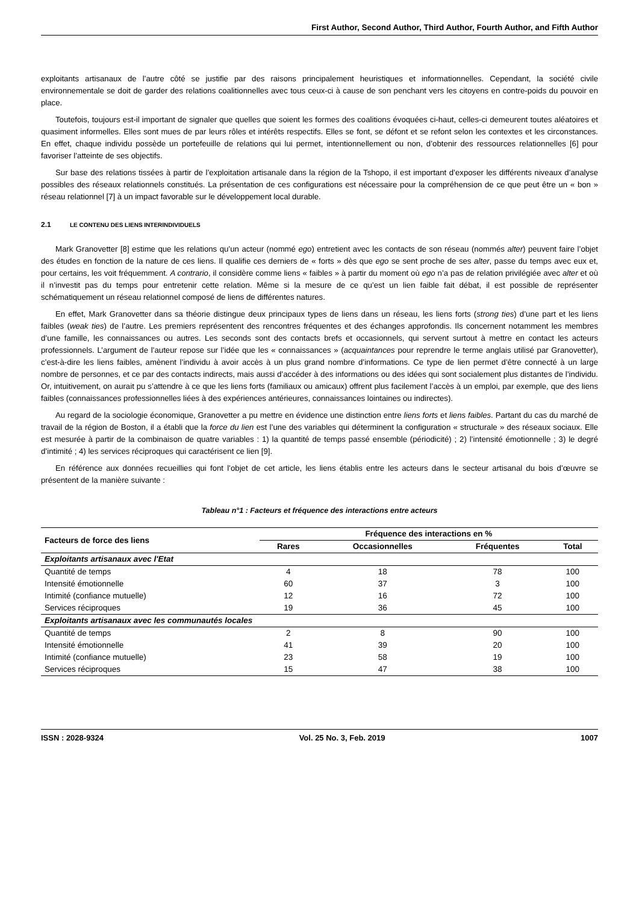First Author, Second Author, Third Author, Fourth Author, and Fifth Author
exploitants artisanaux de l’autre côté se justifie par des raisons principalement heuristiques et informationnelles. Cependant, la société civile environnementale se doit de garder des relations coalitionnelles avec tous ceux-ci à cause de son penchant vers les citoyens en contre-poids du pouvoir en place.
Toutefois, toujours est-il important de signaler que quelles que soient les formes des coalitions évoquées ci-haut, celles-ci demeurent toutes aléatoires et quasiment informelles. Elles sont mues de par leurs rôles et intérêts respectifs. Elles se font, se défont et se refont selon les contextes et les circonstances. En effet, chaque individu possède un portefeuille de relations qui lui permet, intentionnellement ou non, d’obtenir des ressources relationnelles [6] pour favoriser l’atteinte de ses objectifs.
Sur base des relations tissées à partir de l’exploitation artisanale dans la région de la Tshopo, il est important d’exposer les différents niveaux d’analyse possibles des réseaux relationnels constitués. La présentation de ces configurations est nécessaire pour la compréhension de ce que peut être un « bon » réseau relationnel [7] à un impact favorable sur le développement local durable.
2.1 LE CONTENU DES LIENS INTERINDIVIDUELS
Mark Granovetter [8] estime que les relations qu’un acteur (nommé ego) entretient avec les contacts de son réseau (nommés alter) peuvent faire l’objet des études en fonction de la nature de ces liens. Il qualifie ces derniers de « forts » dès que ego se sent proche de ses alter, passe du temps avec eux et, pour certains, les voit fréquemment. A contrario, il considère comme liens « faibles » à partir du moment où ego n’a pas de relation privilégiée avec alter et où il n’investit pas du temps pour entretenir cette relation. Même si la mesure de ce qu’est un lien faible fait débat, il est possible de représenter schématiquement un réseau relationnel composé de liens de différentes natures.
En effet, Mark Granovetter dans sa théorie distingue deux principaux types de liens dans un réseau, les liens forts (strong ties) d’une part et les liens faibles (weak ties) de l’autre. Les premiers représentent des rencontres fréquentes et des échanges approfondis. Ils concernent notamment les membres d’une famille, les connaissances ou autres. Les seconds sont des contacts brefs et occasionnels, qui servent surtout à mettre en contact les acteurs professionnels. L’argument de l’auteur repose sur l’idée que les « connaissances » (acquaintances pour reprendre le terme anglais utilisé par Granovetter), c’est-à-dire les liens faibles, amènent l’individu à avoir accès à un plus grand nombre d’informations. Ce type de lien permet d’être connecté à un large nombre de personnes, et ce par des contacts indirects, mais aussi d’accéder à des informations ou des idées qui sont socialement plus distantes de l’individu. Or, intuitivement, on aurait pu s’attendre à ce que les liens forts (familiaux ou amicaux) offrent plus facilement l’accès à un emploi, par exemple, que des liens faibles (connaissances professionnelles liées à des expériences antérieures, connaissances lointaines ou indirectes).
Au regard de la sociologie économique, Granovetter a pu mettre en évidence une distinction entre liens forts et liens faibles. Partant du cas du marché de travail de la région de Boston, il a établi que la force du lien est l’une des variables qui déterminent la configuration « structurale » des réseaux sociaux. Elle est mesurée à partir de la combinaison de quatre variables : 1) la quantité de temps passé ensemble (périodicité) ; 2) l’intensité émotionnelle ; 3) le degré d’intimité ; 4) les services réciproques qui caractérisent ce lien [9].
En référence aux données recueillies qui font l’objet de cet article, les liens établis entre les acteurs dans le secteur artisanal du bois d’œuvre se présentent de la manière suivante :
Tableau n°1 : Facteurs et fréquence des interactions entre acteurs
| Facteurs de force des liens | Fréquence des interactions en % | | | |
| --- | --- | --- | --- | --- |
| | Rares | Occasionnelles | Fréquentes | Total |
| Exploitants artisanaux avec l'Etat | | | | |
| Quantité de temps | 4 | 18 | 78 | 100 |
| Intensité émotionnelle | 60 | 37 | 3 | 100 |
| Intimité (confiance mutuelle) | 12 | 16 | 72 | 100 |
| Services réciproques | 19 | 36 | 45 | 100 |
| Exploitants artisanaux avec les communautés locales | | | | |
| Quantité de temps | 2 | 8 | 90 | 100 |
| Intensité émotionnelle | 41 | 39 | 20 | 100 |
| Intimité (confiance mutuelle) | 23 | 58 | 19 | 100 |
| Services réciproques | 15 | 47 | 38 | 100 |
ISSN : 2028-9324 Vol. 25 No. 3, Feb. 2019 1007